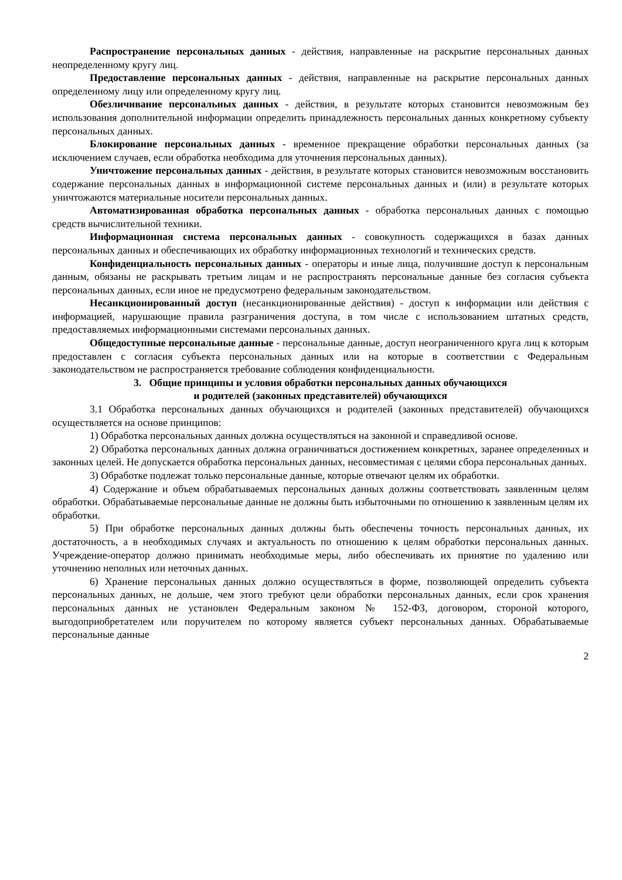Распространение персональных данных - действия, направленные на раскрытие персональных данных неопределенному кругу лиц.
Предоставление персональных данных - действия, направленные на раскрытие персональных данных определенному лицу или определенному кругу лиц.
Обезличивание персональных данных - действия, в результате которых становится невозможным без использования дополнительной информации определить принадлежность персональных данных конкретному субъекту персональных данных.
Блокирование персональных данных - временное прекращение обработки персональных данных (за исключением случаев, если обработка необходима для уточнения персональных данных).
Уничтожение персональных данных - действия, в результате которых становится невозможным восстановить содержание персональных данных в информационной системе персональных данных и (или) в результате которых уничтожаются материальные носители персональных данных.
Автоматизированная обработка персональных данных - обработка персональных данных с помощью средств вычислительной техники.
Информационная система персональных данных - совокупность содержащихся в базах данных персональных данных и обеспечивающих их обработку информационных технологий и технических средств.
Конфиденциальность персональных данных - операторы и иные лица, получившие доступ к персональным данным, обязаны не раскрывать третьим лицам и не распространять персональные данные без согласия субъекта персональных данных, если иное не предусмотрено федеральным законодательством.
Несанкционированный доступ (несанкционированные действия) - доступ к информации или действия с информацией, нарушающие правила разграничения доступа, в том числе с использованием штатных средств, предоставляемых информационными системами персональных данных.
Общедоступные персональные данные - персональные данные, доступ неограниченного круга лиц к которым предоставлен с согласия субъекта персональных данных или на которые в соответствии с Федеральным законодательством не распространяется требование соблюдения конфиденциальности.
3. Общие принципы и условия обработки персональных данных обучающихся
и родителей (законных представителей) обучающихся
3.1 Обработка персональных данных обучающихся и родителей (законных представителей) обучающихся осуществляется на основе принципов:
1) Обработка персональных данных должна осуществляться на законной и справедливой основе.
2) Обработка персональных данных должна ограничиваться достижением конкретных, заранее определенных и законных целей. Не допускается обработка персональных данных, несовместимая с целями сбора персональных данных.
3) Обработке подлежат только персональные данные, которые отвечают целям их обработки.
4) Содержание и объем обрабатываемых персональных данных должны соответствовать заявленным целям обработки. Обрабатываемые персональные данные не должны быть избыточными по отношению к заявленным целям их обработки.
5) При обработке персональных данных должны быть обеспечены точность персональных данных, их достаточность, а в необходимых случаях и актуальность по отношению к целям обработки персональных данных. Учреждение-оператор должно принимать необходимые меры, либо обеспечивать их принятие по удалению или уточнению неполных или неточных данных.
6) Хранение персональных данных должно осуществляться в форме, позволяющей определить субъекта персональных данных, не дольше, чем этого требуют цели обработки персональных данных, если срок хранения персональных данных не установлен Федеральным законом № 152-ФЗ, договором, стороной которого, выгодоприобретателем или поручителем по которому является субъект персональных данных. Обрабатываемые персональные данные
2